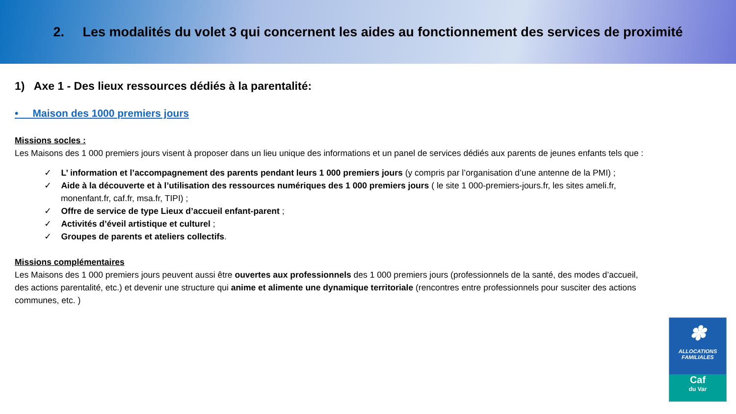2. Les modalités du volet 3 qui concernent les aides au fonctionnement des services de proximité
1) Axe 1 - Des lieux ressources dédiés à la parentalité:
• Maison des 1000 premiers jours
Missions socles :
Les Maisons des 1 000 premiers jours visent à proposer dans un lieu unique des informations et un panel de services dédiés aux parents de jeunes enfants tels que :
✓ L’ information et l’accompagnement des parents pendant leurs 1 000 premiers jours (y compris par l’organisation d’une antenne de la PMI) ;
✓ Aide à la découverte et à l’utilisation des ressources numériques des 1 000 premiers jours ( le site 1 000-premiers-jours.fr, les sites ameli.fr, monenfant.fr, caf.fr, msa.fr, TIPI) ;
✓ Offre de service de type Lieux d’accueil enfant-parent ;
✓ Activités d’éveil artistique et culturel ;
✓ Groupes de parents et ateliers collectifs.
Missions complémentaires
Les Maisons des 1 000 premiers jours peuvent aussi être ouvertes aux professionnels des 1 000 premiers jours (professionnels de la santé, des modes d’accueil, des actions parentalité, etc.) et devenir une structure qui anime et alimente une dynamique territoriale (rencontres entre professionnels pour susciter des actions communes, etc. )
✽
ALLOCATIONS
FAMILIALES
Caf
du Var